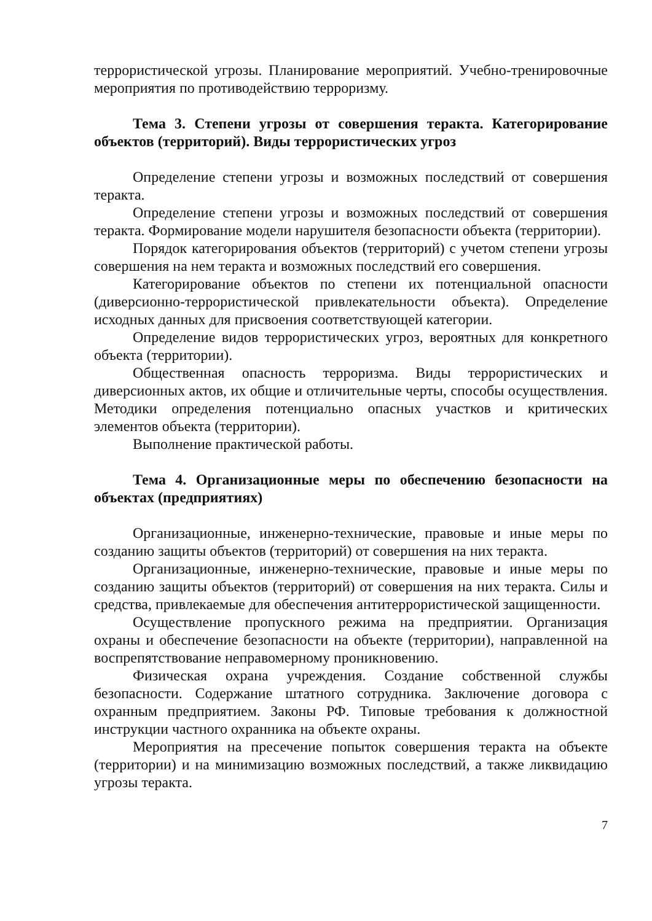террористической угрозы. Планирование мероприятий. Учебно-тренировочные мероприятия по противодействию терроризму.
Тема 3. Степени угрозы от совершения теракта. Категорирование объектов (территорий). Виды террористических угроз
Определение степени угрозы и возможных последствий от совершения теракта.
Определение степени угрозы и возможных последствий от совершения теракта. Формирование модели нарушителя безопасности объекта (территории).
Порядок категорирования объектов (территорий) с учетом степени угрозы совершения на нем теракта и возможных последствий его совершения.
Категорирование объектов по степени их потенциальной опасности (диверсионно-террористической привлекательности объекта). Определение исходных данных для присвоения соответствующей категории.
Определение видов террористических угроз, вероятных для конкретного объекта (территории).
Общественная опасность терроризма. Виды террористических и диверсионных актов, их общие и отличительные черты, способы осуществления. Методики определения потенциально опасных участков и критических элементов объекта (территории).
Выполнение практической работы.
Тема 4. Организационные меры по обеспечению безопасности на объектах (предприятиях)
Организационные, инженерно-технические, правовые и иные меры по созданию защиты объектов (территорий) от совершения на них теракта.
Организационные, инженерно-технические, правовые и иные меры по созданию защиты объектов (территорий) от совершения на них теракта. Силы и средства, привлекаемые для обеспечения антитеррористической защищенности.
Осуществление пропускного режима на предприятии. Организация охраны и обеспечение безопасности на объекте (территории), направленной на воспрепятствование неправомерному проникновению.
Физическая охрана учреждения. Создание собственной службы безопасности. Содержание штатного сотрудника. Заключение договора с охранным предприятием. Законы РФ. Типовые требования к должностной инструкции частного охранника на объекте охраны.
Мероприятия на пресечение попыток совершения теракта на объекте (территории) и на минимизацию возможных последствий, а также ликвидацию угрозы теракта.
7